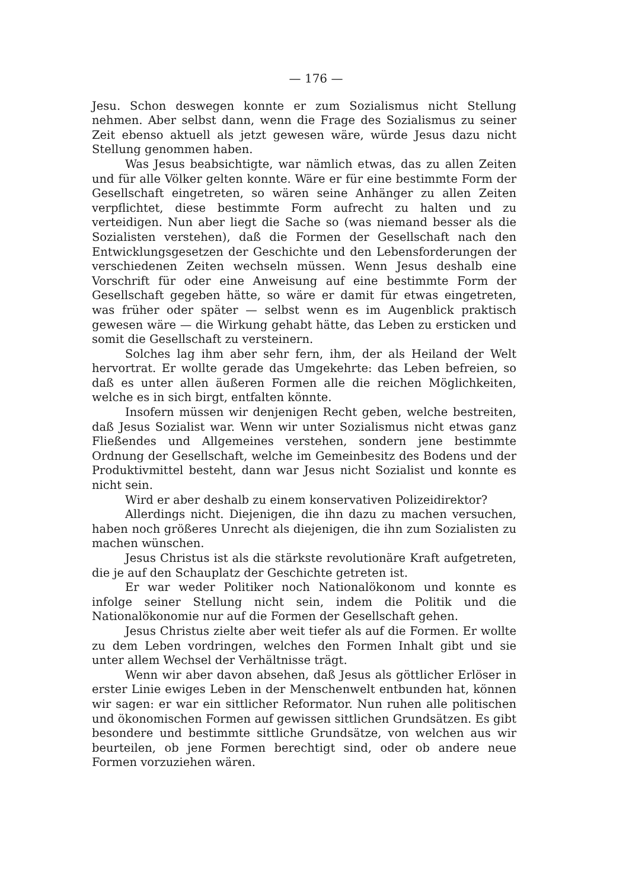— 176 —
Jesu. Schon deswegen konnte er zum Sozialismus nicht Stellung nehmen. Aber selbst dann, wenn die Frage des Sozialismus zu seiner Zeit ebenso aktuell als jetzt gewesen wäre, würde Jesus dazu nicht Stellung genommen haben.
Was Jesus beabsichtigte, war nämlich etwas, das zu allen Zeiten und für alle Völker gelten konnte. Wäre er für eine bestimmte Form der Gesellschaft eingetreten, so wären seine Anhänger zu allen Zeiten verpflichtet, diese bestimmte Form aufrecht zu halten und zu verteidigen. Nun aber liegt die Sache so (was niemand besser als die Sozialisten verstehen), daß die Formen der Gesellschaft nach den Entwicklungsgesetzen der Geschichte und den Lebensforderungen der verschiedenen Zeiten wechseln müssen. Wenn Jesus deshalb eine Vorschrift für oder eine Anweisung auf eine bestimmte Form der Gesellschaft gegeben hätte, so wäre er damit für etwas eingetreten, was früher oder später — selbst wenn es im Augenblick praktisch gewesen wäre — die Wirkung gehabt hätte, das Leben zu ersticken und somit die Gesellschaft zu versteinern.
Solches lag ihm aber sehr fern, ihm, der als Heiland der Welt hervortrat. Er wollte gerade das Umgekehrte: das Leben befreien, so daß es unter allen äußeren Formen alle die reichen Möglichkeiten, welche es in sich birgt, entfalten könnte.
Insofern müssen wir denjenigen Recht geben, welche bestreiten, daß Jesus Sozialist war. Wenn wir unter Sozialismus nicht etwas ganz Fließendes und Allgemeines verstehen, sondern jene bestimmte Ordnung der Gesellschaft, welche im Gemeinbesitz des Bodens und der Produktivmittel besteht, dann war Jesus nicht Sozialist und konnte es nicht sein.
Wird er aber deshalb zu einem konservativen Polizeidirektor?
Allerdings nicht. Diejenigen, die ihn dazu zu machen versuchen, haben noch größeres Unrecht als diejenigen, die ihn zum Sozialisten zu machen wünschen.
Jesus Christus ist als die stärkste revolutionäre Kraft aufgetreten, die je auf den Schauplatz der Geschichte getreten ist.
Er war weder Politiker noch Nationalökonom und konnte es infolge seiner Stellung nicht sein, indem die Politik und die Nationalökonomie nur auf die Formen der Gesellschaft gehen.
Jesus Christus zielte aber weit tiefer als auf die Formen. Er wollte zu dem Leben vordringen, welches den Formen Inhalt gibt und sie unter allem Wechsel der Verhältnisse trägt.
Wenn wir aber davon absehen, daß Jesus als göttlicher Erlöser in erster Linie ewiges Leben in der Menschenwelt entbunden hat, können wir sagen: er war ein sittlicher Reformator. Nun ruhen alle politischen und ökonomischen Formen auf gewissen sittlichen Grundsätzen. Es gibt besondere und bestimmte sittliche Grundsätze, von welchen aus wir beurteilen, ob jene Formen berechtigt sind, oder ob andere neue Formen vorzuziehen wären.